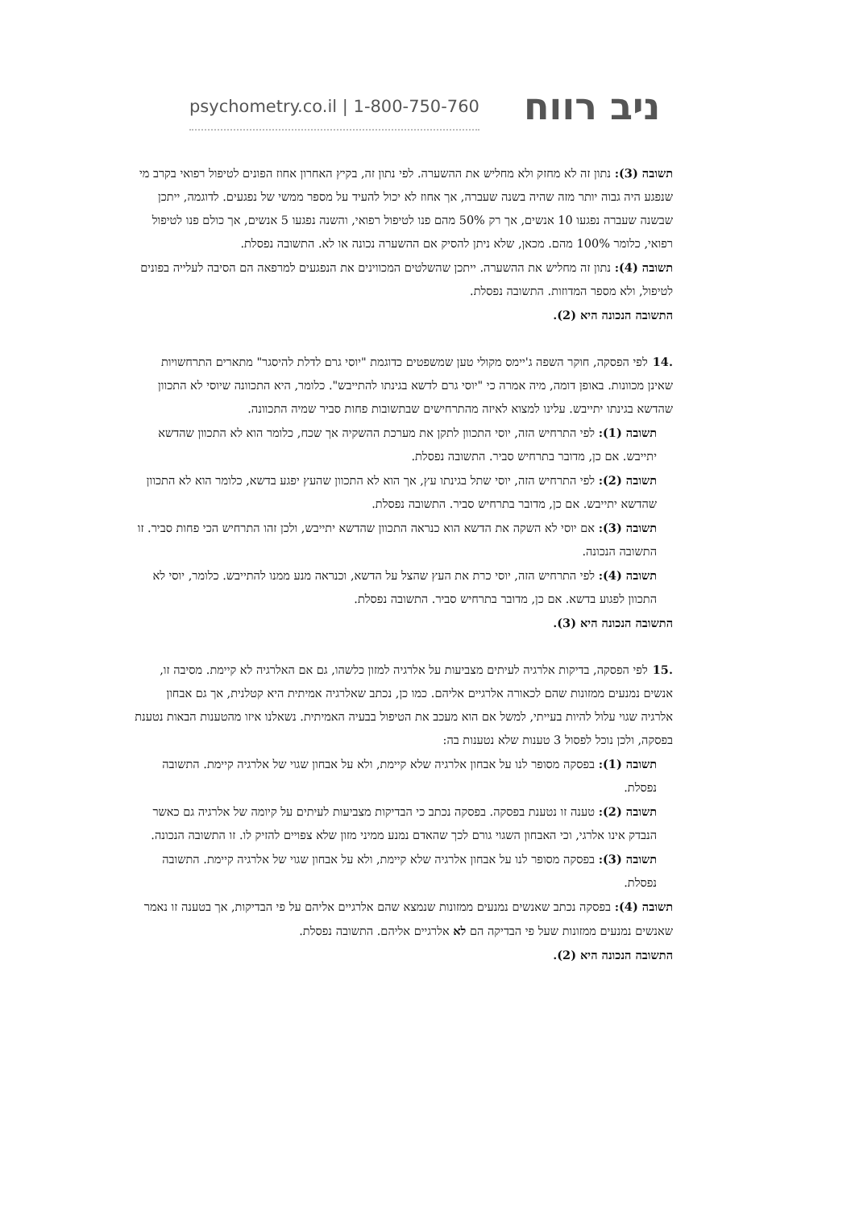psychometry.co.il | 1-800-750-760
ניב רווח
תשובה (3): נתון זה לא מחזק ולא מחליש את ההשערה. לפי נתון זה, בקיץ האחרון אחוז הפונים לטיפול רפואי בקרב מי שנפגע היה גבוה יותר מזה שהיה בשנה שעברה, אך אחוז לא יכול להעיד על מספר ממשי של נפגעים. לדוגמה, ייתכן שבשנה שעברה נפגעו 10 אנשים, אך רק 50% מהם פנו לטיפול רפואי, והשנה נפגעו 5 אנשים, אך כולם פנו לטיפול רפואי, כלומר 100% מהם. מכאן, שלא ניתן להסיק אם ההשערה נכונה או לא. התשובה נפסלת.
תשובה (4): נתון זה מחליש את ההשערה. ייתכן שהשלטים המכווינים את הנפגעים למרפאה הם הסיבה לעלייה בפונים לטיפול, ולא מספר המדוזות. התשובה נפסלת.
התשובה הנכונה היא (2).
.14לפי הפסקה, חוקר השפה ג'יימס מקולי טען שמשפטים כדוגמת "יוסי גרם לדלת להיסגר" מתארים התרחשויות שאינן מכוונות. באופן דומה, מיה אמרה כי "יוסי גרם לדשא בגינתו להתייבש". כלומר, היא התכוונה שיוסי לא התכוון שהדשא בגינתו יתייבש. עלינו למצוא לאיזה מהתרחישים שבתשובות פחות סביר שמיה התכוונה.
תשובה (1): לפי התרחיש הזה, יוסי התכוון לתקן את מערכת ההשקיה אך שכח, כלומר הוא לא התכוון שהדשא יתייבש. אם כן, מדובר בתרחיש סביר. התשובה נפסלת.
תשובה (2): לפי התרחיש הזה, יוסי שתל בגינתו עץ, אך הוא לא התכוון שהעץ יפגע בדשא, כלומר הוא לא התכוון שהדשא יתייבש. אם כן, מדובר בתרחיש סביר. התשובה נפסלת.
תשובה (3): אם יוסי לא השקה את הדשא הוא כנראה התכוון שהדשא יתייבש, ולכן זהו התרחיש הכי פחות סביר. זו התשובה הנכונה.
תשובה (4): לפי התרחיש הזה, יוסי כרת את העץ שהצל על הדשא, וכנראה מנע ממנו להתייבש. כלומר, יוסי לא התכוון לפגוע בדשא. אם כן, מדובר בתרחיש סביר. התשובה נפסלת.
התשובה הנכונה היא (3).
.15לפי הפסקה, בדיקות אלרגיה לעיתים מצביעות על אלרגיה למזון כלשהו, גם אם האלרגיה לא קיימת. מסיבה זו, אנשים נמנעים ממזונות שהם לכאורה אלרגיים אליהם. כמו כן, נכתב שאלרגיה אמיתית היא קטלנית, אך גם אבחון אלרגיה שגוי עלול להיות בעייתי, למשל אם הוא מעכב את הטיפול בבעיה האמיתית. נשאלנו איזו מהטענות הבאות נטענת בפסקה, ולכן נוכל לפסול 3 טענות שלא נטענות בה:
תשובה (1): בפסקה מסופר לנו על אבחון אלרגיה שלא קיימת, ולא על אבחון שגוי של אלרגיה קיימת. התשובה נפסלת.
תשובה (2): טענה זו נטענת בפסקה. בפסקה נכתב כי הבדיקות מצביעות לעיתים על קיומה של אלרגיה גם כאשר הנבדק אינו אלרגי, וכי האבחון השגוי גורם לכך שהאדם נמנע ממיני מזון שלא צפויים להזיק לו. זו התשובה הנכונה.
תשובה (3): בפסקה מסופר לנו על אבחון אלרגיה שלא קיימת, ולא על אבחון שגוי של אלרגיה קיימת. התשובה נפסלת.
תשובה (4): בפסקה נכתב שאנשים נמנעים ממזונות שנמצא שהם אלרגיים אליהם על פי הבדיקות, אך בטענה זו נאמר שאנשים נמנעים ממזונות שעל פי הבדיקה הם לא אלרגיים אליהם. התשובה נפסלת.
התשובה הנכונה היא (2).